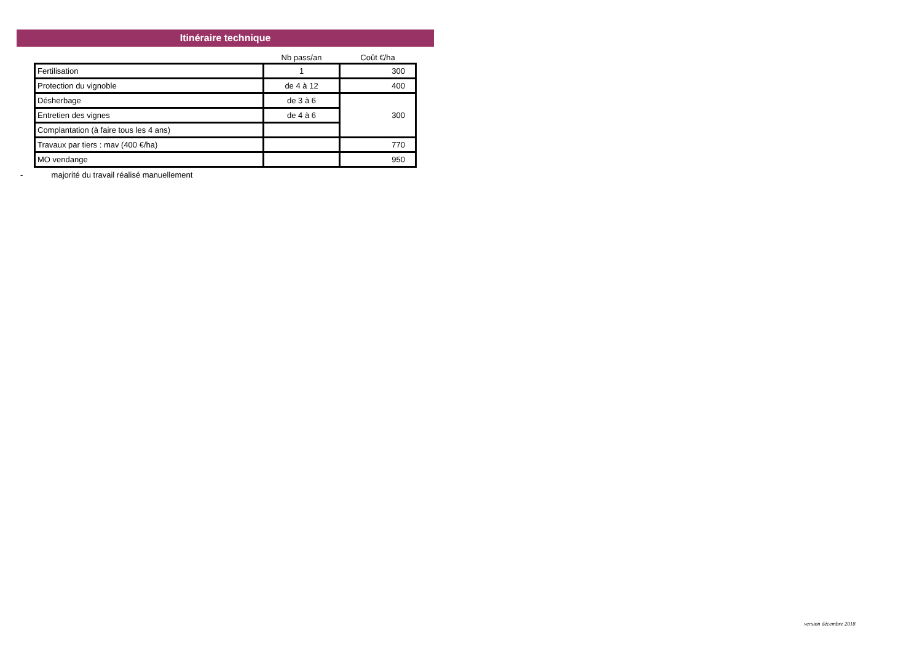Itinéraire technique
| | Nb pass/an | Coût €/ha |
| --- | --- | --- |
| Fertilisation | 1 | 300 |
| Protection du vignoble | de 4 à 12 | 400 |
| Désherbage | de 3 à 6 | 300 |
| Entretien des vignes | de 4 à 6 | |
| Complantation (à faire tous les 4 ans) | | |
| Travaux par tiers : mav (400 €/ha) | | 770 |
| MO vendange | | 950 |
- majorité du travail réalisé manuellement
version décembre 2018